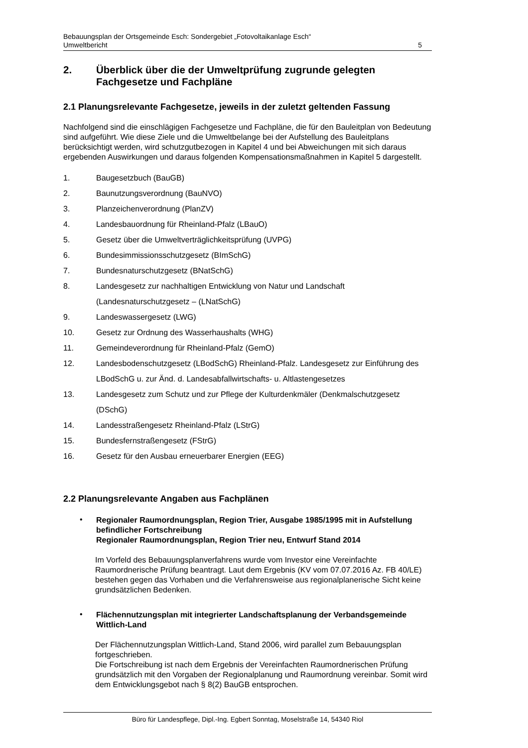Bebauungsplan der Ortsgemeinde Esch: Sondergebiet „Fotovoltaikanlage Esch“
Umweltbericht 5
2. Überblick über die der Umweltprüfung zugrunde gelegten Fachgesetze und Fachpläne
2.1 Planungsrelevante Fachgesetze, jeweils in der zuletzt geltenden Fassung
Nachfolgend sind die einschlägigen Fachgesetze und Fachpläne, die für den Bauleitplan von Bedeutung sind aufgeführt. Wie diese Ziele und die Umweltbelange bei der Aufstellung des Bauleitplans berücksichtigt werden, wird schutzgutbezogen in Kapitel 4 und bei Abweichungen mit sich daraus ergebenden Auswirkungen und daraus folgenden Kompensationsmaßnahmen in Kapitel 5 dargestellt.
1. Baugesetzbuch (BauGB)
2. Baunutzungsverordnung (BauNVO)
3. Planzeichenverordnung (PlanZV)
4. Landesbauordnung für Rheinland-Pfalz (LBauO)
5. Gesetz über die Umweltverträglichkeitsprüfung (UVPG)
6. Bundesimmissionsschutzgesetz (BImSchG)
7. Bundesnaturschutzgesetz (BNatSchG)
8. Landesgesetz zur nachhaltigen Entwicklung von Natur und Landschaft (Landesnaturschutzgesetz – (LNatSchG)
9. Landeswassergesetz (LWG)
10. Gesetz zur Ordnung des Wasserhaushalts (WHG)
11. Gemeindeverordnung für Rheinland-Pfalz (GemO)
12. Landesbodenschutzgesetz (LBodSchG) Rheinland-Pfalz. Landesgesetz zur Einführung des LBodSchG u. zur Änd. d. Landesabfallwirtschafts- u. Altlastengesetzes
13. Landesgesetz zum Schutz und zur Pflege der Kulturdenkmäler (Denkmalschutzgesetz (DSchG)
14. Landesstraßengesetz Rheinland-Pfalz (LStrG)
15. Bundesfernstraßengesetz (FStrG)
16. Gesetz für den Ausbau erneuerbarer Energien (EEG)
2.2 Planungsrelevante Angaben aus Fachplänen
• Regionaler Raumordnungsplan, Region Trier, Ausgabe 1985/1995 mit in Aufstellung befindlicher Fortschreibung
Regionaler Raumordnungsplan, Region Trier neu, Entwurf Stand 2014
Im Vorfeld des Bebauungsplanverfahrens wurde vom Investor eine Vereinfachte Raumordnerische Prüfung beantragt. Laut dem Ergebnis (KV vom 07.07.2016 Az. FB 40/LE) bestehen gegen das Vorhaben und die Verfahrensweise aus regionalplanerische Sicht keine grundsätzlichen Bedenken.
• Flächennutzungsplan mit integrierter Landschaftsplanung der Verbandsgemeinde Wittlich-Land
Der Flächennutzungsplan Wittlich-Land, Stand 2006, wird parallel zum Bebauungsplan fortgeschrieben.
Die Fortschreibung ist nach dem Ergebnis der Vereinfachten Raumordnerischen Prüfung grundsätzlich mit den Vorgaben der Regionalplanung und Raumordnung vereinbar. Somit wird dem Entwicklungsgebot nach § 8(2) BauGB entsprochen.
Büro für Landespflege, Dipl.-Ing. Egbert Sonntag, Moselstraße 14, 54340 Riol